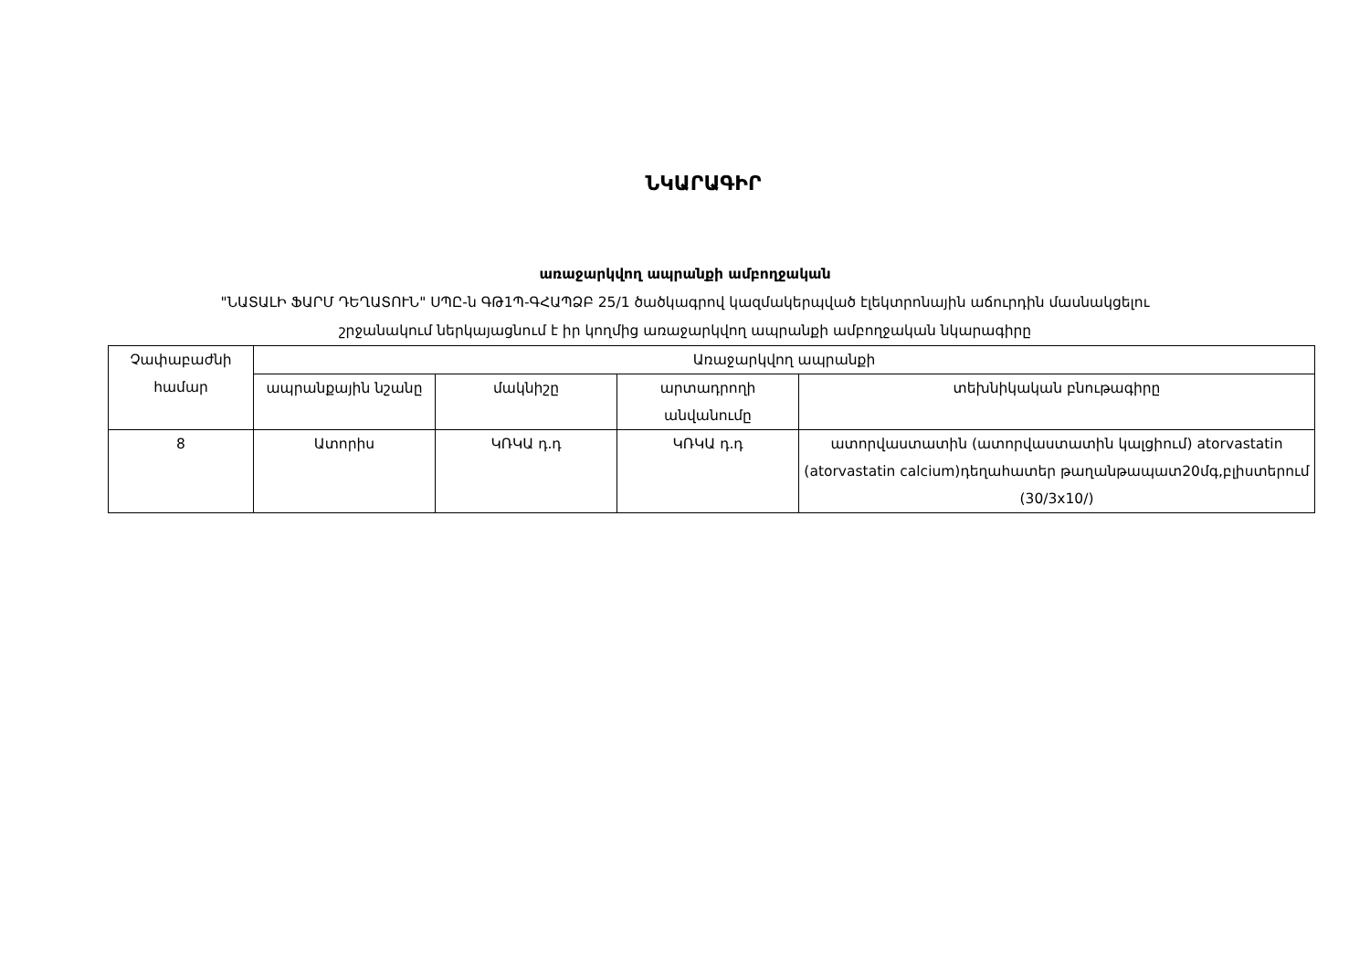ՆԿԱՐԱԳԻՐ
առաջարկվող ապրանքի ամբողջական
"ՆԱՏԱԼԻ ՖԱՐՄ ԴԵՂԱՏՈՒՆ" ՍՊԸ-ն ԳԹ1Պ-ԳՀԱՊՁԲ 25/1 ծածկագրով կազմակերպված էլեկտրոնային աճուրդին մասնակցելու
շրջանակում ներկայացնում է իր կողմից առաջարկվող ապրանքի ամբողջական նկարագիրը
| Չափաբաժնի համար | Առաջարկվող ապրանքի | | | |
| --- | --- | --- | --- | --- |
| | ապրանքային նշանը | մակնիշը | արտադրողի անվանումը | տեխնիկական բնութագիրը |
| 8 | Ատորիս | ԿՌԿԱ դ.դ | ԿՌԿԱ դ.դ | ատորվաստատին (ատորվաստատին կալցիում) atorvastatin (atorvastatin calcium)դեղահատեր թաղանթապատ20մգ,բլիստերում (30/3x10/) |